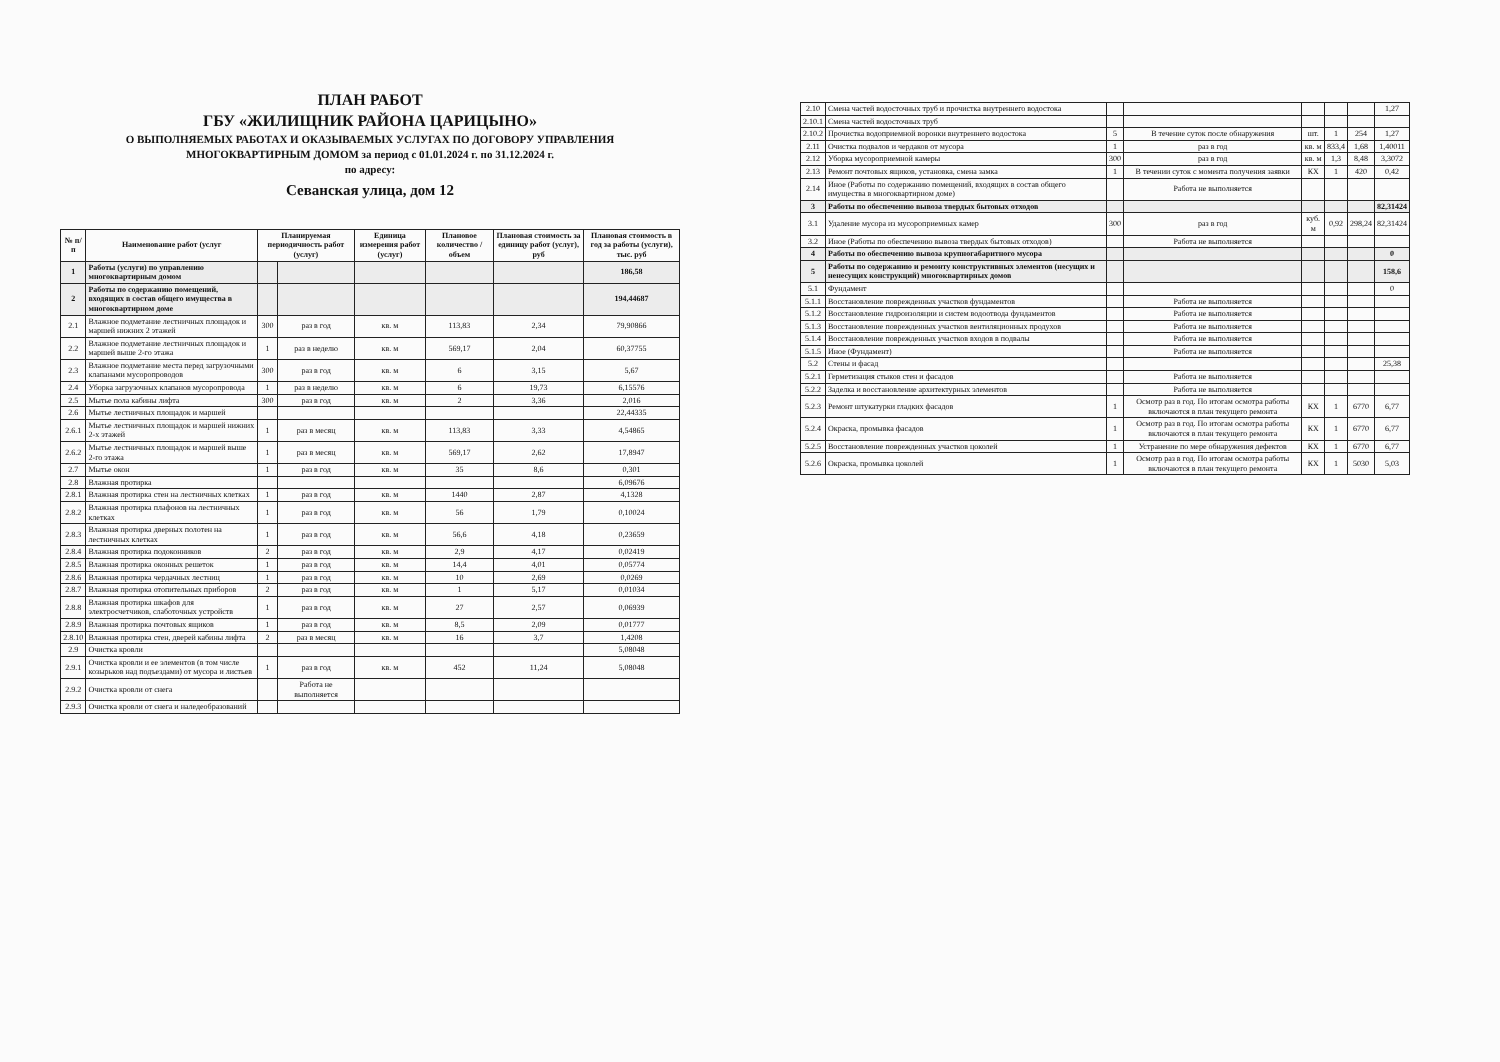ПЛАН РАБОТ
ГБУ «ЖИЛИЩНИК РАЙОНА ЦАРИЦЫНО»
О ВЫПОЛНЯЕМЫХ РАБОТАХ И ОКАЗЫВАЕМЫХ УСЛУГАХ ПО ДОГОВОРУ УПРАВЛЕНИЯ
МНОГОКВАРТИРНЫМ ДОМОМ за период с 01.01.2024 г. по 31.12.2024 г.
по адресу:
Севанская улица, дом 12
| № п/п | Наименование работ (услуг | Планируемая периодичность работ (услуг) | | Единица измерения работ (услуг) | Плановое количество / объем | Плановая стоимость за единицу работ (услуг), руб | Плановая стоимость в год за работы (услуги), тыс. руб |
| --- | --- | --- | --- | --- | --- | --- | --- |
| 1 | Работы (услуги) по управлению многоквартирным домом | | | | | | 186,58 |
| 2 | Работы по содержанию помещений, входящих в состав общего имущества в многоквартирном доме | | | | | | 194,44687 |
| 2.1 | Влажное подметание лестничных площадок и маршей нижних 2 этажей | 300 | раз в год | кв. м | 113,83 | 2,34 | 79,90866 |
| 2.2 | Влажное подметание лестничных площадок и маршей выше 2-го этажа | 1 | раз в неделю | кв. м | 569,17 | 2,04 | 60,37755 |
| 2.3 | Влажное подметание места перед загрузочными клапанами мусоропроводов | 300 | раз в год | кв. м | 6 | 3,15 | 5,67 |
| 2.4 | Уборка загрузочных клапанов мусоропровода | 1 | раз в неделю | кв. м | 6 | 19,73 | 6,15576 |
| 2.5 | Мытье пола кабины лифта | 300 | раз в год | кв. м | 2 | 3,36 | 2,016 |
| 2.6 | Мытье лестничных площадок и маршей | | | | | | 22,44335 |
| 2.6.1 | Мытье лестничных площадок и маршей нижних 2-х этажей | 1 | раз в месяц | кв. м | 113,83 | 3,33 | 4,54865 |
| 2.6.2 | Мытье лестничных площадок и маршей выше 2-го этажа | 1 | раз в месяц | кв. м | 569,17 | 2,62 | 17,8947 |
| 2.7 | Мытье окон | 1 | раз в год | кв. м | 35 | 8,6 | 0,301 |
| 2.8 | Влажная протирка | | | | | | 6,09676 |
| 2.8.1 | Влажная протирка стен на лестничных клетках | 1 | раз в год | кв. м | 1440 | 2,87 | 4,1328 |
| 2.8.2 | Влажная протирка плафонов на лестничных клетках | 1 | раз в год | кв. м | 56 | 1,79 | 0,10024 |
| 2.8.3 | Влажная протирка дверных полотен на лестничных клетках | 1 | раз в год | кв. м | 56,6 | 4,18 | 0,23659 |
| 2.8.4 | Влажная протирка подоконников | 2 | раз в год | кв. м | 2,9 | 4,17 | 0,02419 |
| 2.8.5 | Влажная протирка оконных решеток | 1 | раз в год | кв. м | 14,4 | 4,01 | 0,05774 |
| 2.8.6 | Влажная протирка чердачных лестниц | 1 | раз в год | кв. м | 10 | 2,69 | 0,0269 |
| 2.8.7 | Влажная протирка отопительных приборов | 2 | раз в год | кв. м | 1 | 5,17 | 0,01034 |
| 2.8.8 | Влажная протирка шкафов для электросчетчиков, слаботочных устройств | 1 | раз в год | кв. м | 27 | 2,57 | 0,06939 |
| 2.8.9 | Влажная протирка почтовых ящиков | 1 | раз в год | кв. м | 8,5 | 2,09 | 0,01777 |
| 2.8.10 | Влажная протирка стен, дверей кабины лифта | 2 | раз в месяц | кв. м | 16 | 3,7 | 1,4208 |
| 2.9 | Очистка кровли | | | | | | 5,08048 |
| 2.9.1 | Очистка кровли и ее элементов (в том числе козырьков над подъездами) от мусора и листьев | 1 | раз в год | кв. м | 452 | 11,24 | 5,08048 |
| 2.9.2 | Очистка кровли от снега | | Работа не выполняется | | | | |
| 2.9.3 | Очистка кровли от снега и наледеобразований | | | | | | |
| 2.10 | Смена частей водосточных труб и прочистка внутреннего водостока | | | | | | 1,27 |
| 2.10.1 | Смена частей водосточных труб | | | | | | |
| 2.10.2 | Прочистка водоприемной воронки внутреннего водостока | 5 | В течение суток после обнаружения | шт. | 1 | 254 | 1,27 |
| 2.11 | Очистка подвалов и чердаков от мусора | 1 | раз в год | кв. м | 833,4 | 1,68 | 1,40011 |
| 2.12 | Уборка мусороприемной камеры | 300 | раз в год | кв. м | 1,3 | 8,48 | 3,3072 |
| 2.13 | Ремонт почтовых ящиков, установка, смена замка | 1 | В течении суток с момента получения заявки | КХ | 1 | 420 | 0,42 |
| 2.14 | Иное (Работы по содержанию помещений, входящих в состав общего имущества в многоквартирном доме) | | Работа не выполняется | | | | |
| 3 | Работы по обеспечению вывоза твердых бытовых отходов | | | | | | 82,31424 |
| 3.1 | Удаление мусора из мусороприемных камер | 300 | раз в год | куб. м | 0,92 | 298,24 | 82,31424 |
| 3.2 | Иное (Работы по обеспечению вывоза твердых бытовых отходов) | | Работа не выполняется | | | | |
| 4 | Работы по обеспечению вывоза крупногабаритного мусора | | | | | | 0 |
| 5 | Работы по содержанию и ремонту конструктивных элементов (несущих и ненесущих конструкций) многоквартирных домов | | | | | | 158,6 |
| 5.1 | Фундамент | | | | | | 0 |
| 5.1.1 | Восстановление поврежденных участков фундаментов | | Работа не выполняется | | | | |
| 5.1.2 | Восстановление гидроизоляции и систем водоотвода фундаментов | | Работа не выполняется | | | | |
| 5.1.3 | Восстановление поврежденных участков вентиляционных продухов | | Работа не выполняется | | | | |
| 5.1.4 | Восстановление поврежденных участков входов в подвалы | | Работа не выполняется | | | | |
| 5.1.5 | Иное (Фундамент) | | Работа не выполняется | | | | |
| 5.2 | Стены и фасад | | | | | | 25,38 |
| 5.2.1 | Герметизация стыков стен и фасадов | | Работа не выполняется | | | | |
| 5.2.2 | Заделка и восстановление архитектурных элементов | | Работа не выполняется | | | | |
| 5.2.3 | Ремонт штукатурки гладких фасадов | 1 | Осмотр раз в год. По итогам осмотра работы включаются в план текущего ремонта | КХ | 1 | 6770 | 6,77 |
| 5.2.4 | Окраска, промывка фасадов | 1 | Осмотр раз в год. По итогам осмотра работы включаются в план текущего ремонта | КХ | 1 | 6770 | 6,77 |
| 5.2.5 | Восстановление поврежденных участков цоколей | 1 | Устранение по мере обнаружения дефектов | КХ | 1 | 6770 | 6,77 |
| 5.2.6 | Окраска, промывка цоколей | 1 | Осмотр раз в год. По итогам осмотра работы включаются в план текущего ремонта | КХ | 1 | 5030 | 5,03 |